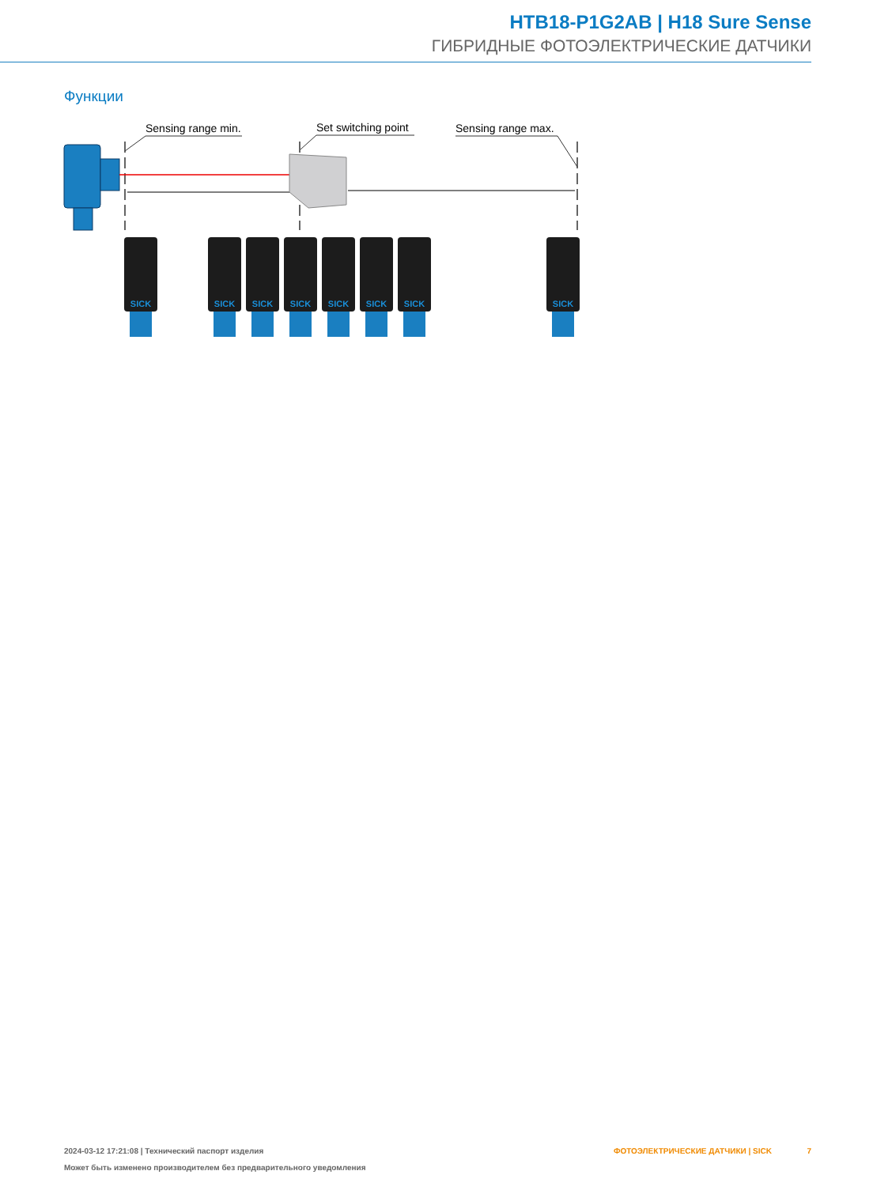HTB18-P1G2AB | H18 Sure Sense
ГИБРИДНЫЕ ФОТОЭЛЕКТРИЧЕСКИЕ ДАТЧИКИ
Функции
Sensing range min.
Set switching point
Sensing range max.
SICK
SICK
SICK
SICK
SICK
SICK
SICK
SICK
2024-03-12 17:21:08 | Технический паспорт изделия ФОТОЭЛЕКТРИЧЕСКИЕ ДАТЧИКИ | SICK 7
Может быть изменено производителем без предварительного уведомления